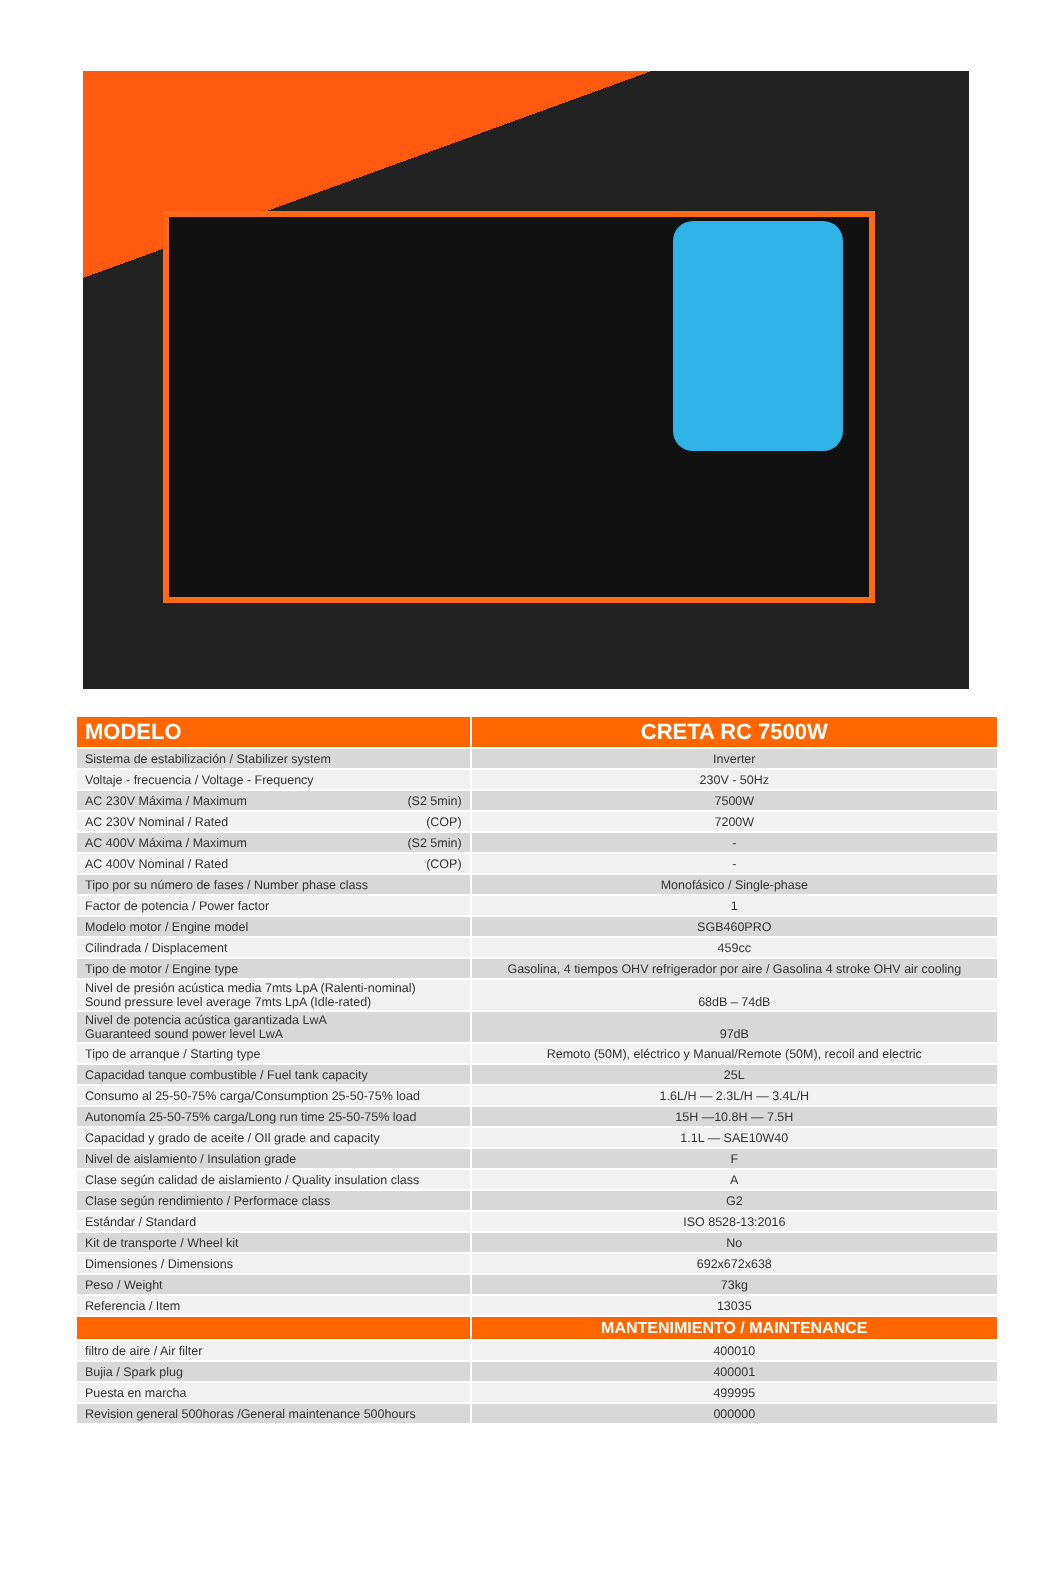| MODELO | CRETA RC 7500W |
| --- | --- |
| Sistema de estabilización / Stabilizer system | Inverter |
| Voltaje - frecuencia / Voltage - Frequency | 230V - 50Hz |
| AC 230V Máxima / Maximum (S2 5min) | 7500W |
| AC 230V Nominal / Rated (COP) | 7200W |
| AC 400V Máxima / Maximum (S2 5min) | - |
| AC 400V Nominal / Rated (COP) | - |
| Tipo por su número de fases / Number phase class | Monofásico / Single-phase |
| Factor de potencia / Power factor | 1 |
| Modelo motor / Engine model | SGB460PRO |
| Cilindrada / Displacement | 459cc |
| Tipo de motor / Engine type | Gasolina, 4 tiempos OHV refrigerador por aire / Gasolina 4 stroke OHV air cooling |
| Nivel de presión acústica media 7mts LpA (Ralenti-nominal) Sound pressure level average 7mts LpA (Idle-rated) | 68dB – 74dB |
| Nivel de potencia acústica garantizada LwA Guaranteed sound power level LwA | 97dB |
| Tipo de arranque / Starting type | Remoto (50M), eléctrico y Manual/Remote (50M), recoil and electric |
| Capacidad tanque combustible / Fuel tank capacity | 25L |
| Consumo al 25-50-75% carga/Consumption 25-50-75% load | 1.6L/H — 2.3L/H — 3.4L/H |
| Autonomía 25-50-75% carga/Long run time 25-50-75% load | 15H —10.8H — 7.5H |
| Capacidad y grado de aceite / OIl grade and capacity | 1.1L — SAE10W40 |
| Nivel de aislamiento / Insulation grade | F |
| Clase según calidad de aislamiento / Quality insulation class | A |
| Clase según rendimiento / Performace class | G2 |
| Estándar / Standard | ISO 8528-13:2016 |
| Kit de transporte / Wheel kit | No |
| Dimensiones / Dimensions | 692x672x638 |
| Peso / Weight | 73kg |
| Referencia / Item | 13035 |
| | MANTENIMIENTO / MAINTENANCE |
| filtro de aire / Air filter | 400010 |
| Bujia / Spark plug | 400001 |
| Puesta en marcha | 499995 |
| Revision general 500horas /General maintenance 500hours | 000000 |